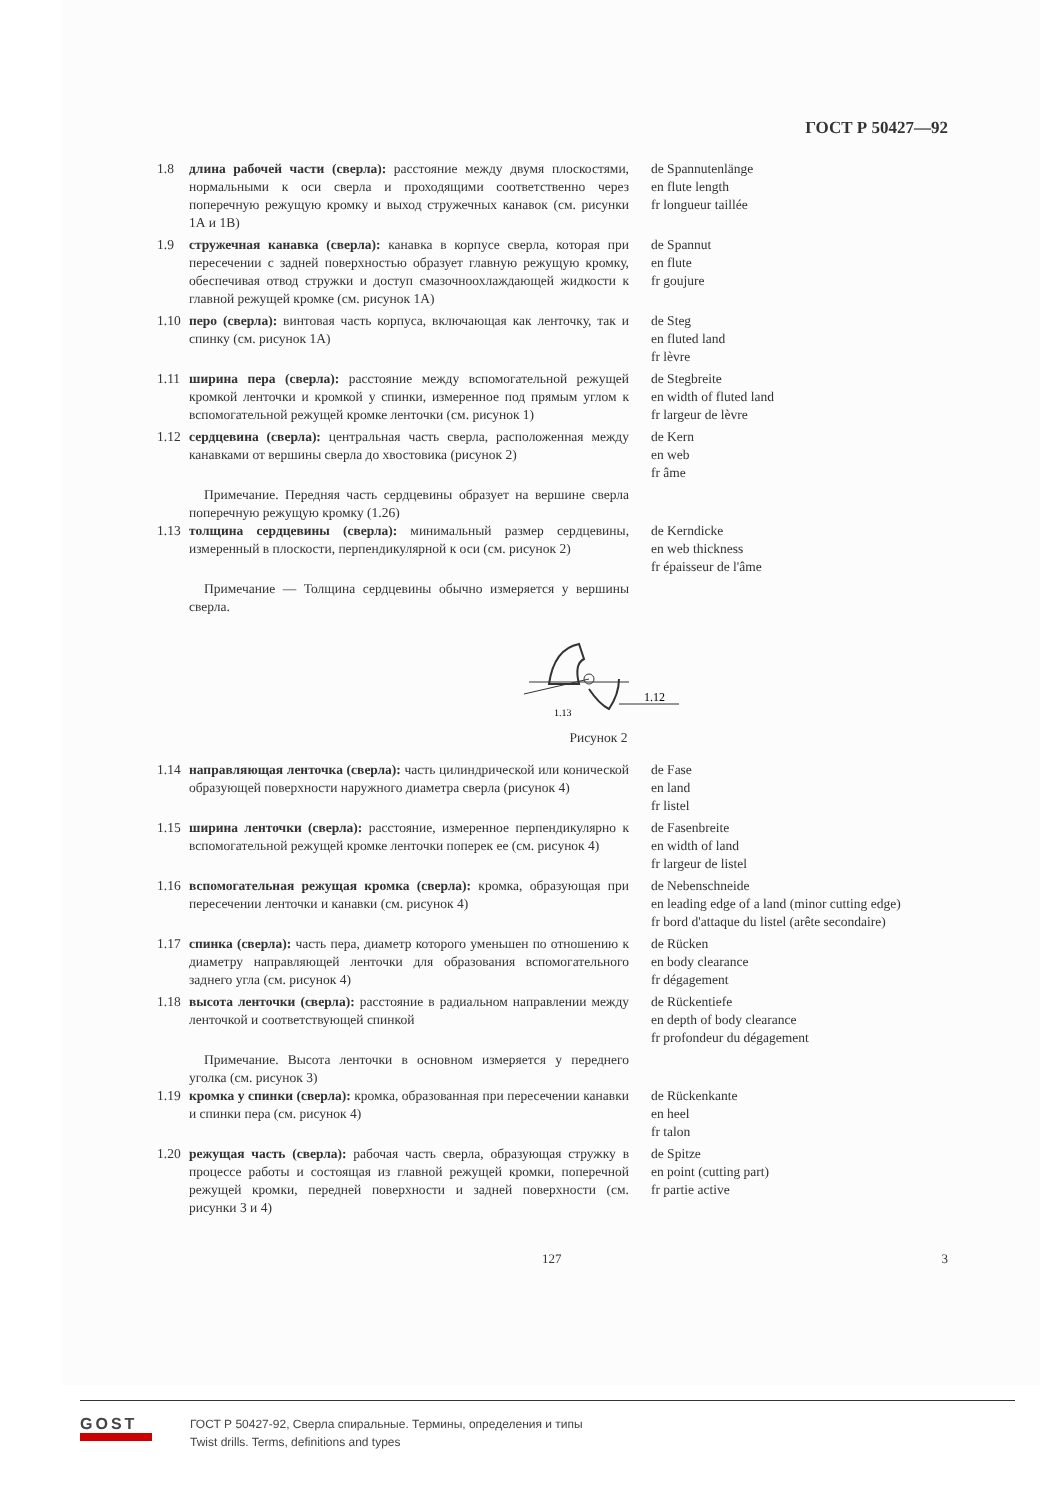ГОСТ Р 50427—92
1.8 длина рабочей части (сверла): расстояние между двумя плоскостями, нормальными к оси сверла и проходящими соответственно через поперечную режущую кромку и выход стружечных канавок (см. рисунки 1А и 1В)
de Spannutenlänge
en flute length
fr longueur taillée
1.9 стружечная канавка (сверла): канавка в корпусе сверла, которая при пересечении с задней поверхностью образует главную режущую кромку, обеспечивая отвод стружки и доступ смазочноохлаждающей жидкости к главной режущей кромке (см. рисунок 1А)
de Spannut
en flute
fr goujure
1.10
перо (сверла): винтовая часть корпуса, включающая как ленточку, так и спинку (см. рисунок 1А)
de Steg
en fluted land
fr lèvre
1.11
ширина пера (сверла): расстояние между вспомогательной режущей кромкой ленточки и кромкой у спинки, измеренное под прямым углом к вспомогательной режущей кромке ленточки (см. рисунок 1)
de Stegbreite
en width of fluted land
fr largeur de lèvre
1.12
сердцевина (сверла): центральная часть сверла, расположенная между канавками от вершины сверла до хвостовика (рисунок 2)
de Kern
en web
fr âme
Примечание. Передняя часть сердцевины образует на вершине сверла поперечную режущую кромку (1.26)
1.13
толщина сердцевины (сверла): минимальный размер сердцевины, измеренный в плоскости, перпендикулярной к оси (см. рисунок 2)
de Kerndicke
en web thickness
fr épaisseur de l'âme
Примечание — Толщина сердцевины обычно измеряется у вершины сверла.
1.12
1.13
Рисунок 2
1.14
направляющая ленточка (сверла): часть цилиндрической или конической образующей поверхности наружного диаметра сверла (рисунок 4)
de Fase
en land
fr listel
1.15
ширина ленточки (сверла): расстояние, измеренное перпендикулярно к вспомогательной режущей кромке ленточки поперек ее (см. рисунок 4)
de Fasenbreite
en width of land
fr largeur de listel
1.16
вспомогательная режущая кромка (сверла): кромка, образующая при пересечении ленточки и канавки (см. рисунок 4)
de Nebenschneide
en leading edge of a land (minor cutting edge)
fr bord d'attaque du listel (arête secondaire)
1.17
спинка (сверла): часть пера, диаметр которого уменьшен по отношению к диаметру направляющей ленточки для образования вспомогательного заднего угла (см. рисунок 4)
de Rücken
en body clearance
fr dégagement
1.18
высота ленточки (сверла): расстояние в радиальном направлении между ленточкой и соответствующей спинкой
de Rückentiefe
en depth of body clearance
fr profondeur du dégagement
Примечание. Высота ленточки в основном измеряется у переднего уголка (см. рисунок 3)
1.19
кромка у спинки (сверла): кромка, образованная при пересечении канавки и спинки пера (см. рисунок 4)
de Rückenkante
en heel
fr talon
1.20
режущая часть (сверла): рабочая часть сверла, образующая стружку в процессе работы и состоящая из главной режущей кромки, поперечной режущей кромки, передней поверхности и задней поверхности (см. рисунки 3 и 4)
de Spitze
en point (cutting part)
fr partie active
127 3
GOST
ГОСТ Р 50427-92, Сверла спиральные. Термины, определения и типы
Twist drills. Terms, definitions and types